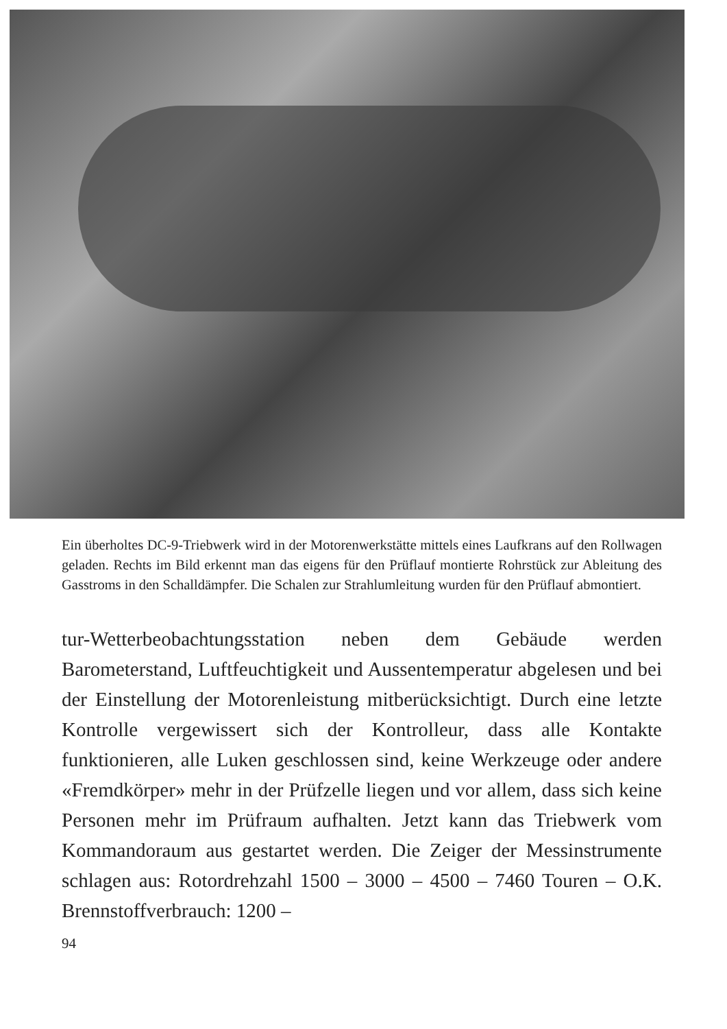Ein überholtes DC-9-Triebwerk wird in der Motorenwerkstätte mittels eines Laufkrans auf den Rollwagen geladen. Rechts im Bild erkennt man das eigens für den Prüflauf montierte Rohrstück zur Ableitung des Gasstroms in den Schalldämpfer. Die Schalen zur Strahlumleitung wurden für den Prüflauf abmontiert.
tur-Wetterbeobachtungsstation neben dem Gebäude werden Barometerstand, Luftfeuchtigkeit und Aussentemperatur abgelesen und bei der Einstellung der Motorenleistung mitberücksichtigt. Durch eine letzte Kontrolle vergewissert sich der Kontrolleur, dass alle Kontakte funktionieren, alle Luken geschlossen sind, keine Werkzeuge oder andere «Fremdkörper» mehr in der Prüfzelle liegen und vor allem, dass sich keine Personen mehr im Prüfraum aufhalten. Jetzt kann das Triebwerk vom Kommandoraum aus gestartet werden. Die Zeiger der Messinstrumente schlagen aus: Rotordrehzahl 1500 – 3000 – 4500 – 7460 Touren – O.K. Brennstoffverbrauch: 1200 –
94